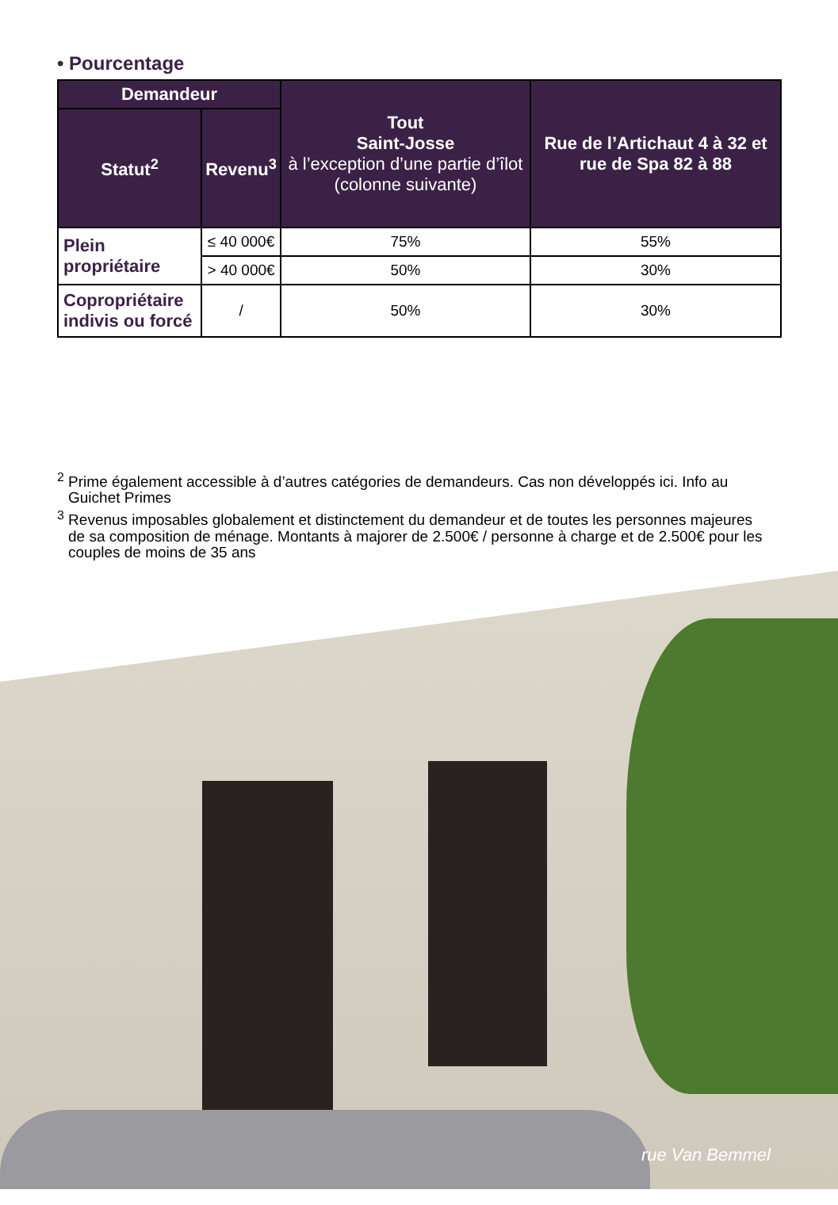• Pourcentage
| Demandeur | | Tout Saint-Josse à l’exception d’une partie d’îlot (colonne suivante) | Rue de l’Artichaut 4 à 32 et rue de Spa 82 à 88 |
| --- | --- | --- | --- |
| Statut<sup>2</sup> | Revenu<sup>3</sup> | | |
| Plein propriétaire | ≤ 40 000€ | 75% | 55% |
| | > 40 000€ | 50% | 30% |
| Copropriétaire indivis ou forcé | / | 50% | 30% |
<sup>2</sup> Prime également accessible à d’autres catégories de demandeurs. Cas non développés ici. Info au Guichet Primes
<sup>3</sup> Revenus imposables globalement et distinctement du demandeur et de toutes les personnes majeures de sa composition de ménage. Montants à majorer de 2.500€ / personne à charge et de 2.500€ pour les couples de moins de 35 ans
rue Van Bemmel